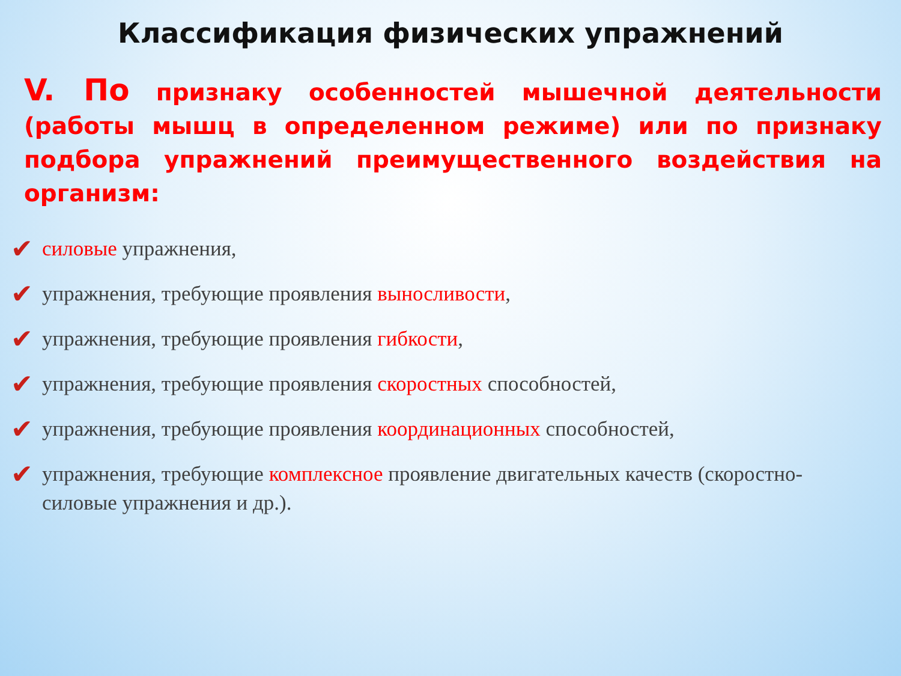Классификация физических упражнений
V. По признаку особенностей мышечной деятельности (работы мышц в определенном режиме) или по признаку подбора упражнений преимущественного воздействия на организм:
✔ силовые упражнения,
✔ упражнения, требующие проявления выносливости,
✔ упражнения, требующие проявления гибкости,
✔ упражнения, требующие проявления скоростных способностей,
✔ упражнения, требующие проявления координационных способностей,
✔ упражнения, требующие комплексное проявление двигательных качеств (скоростно-силовые упражнения и др.).